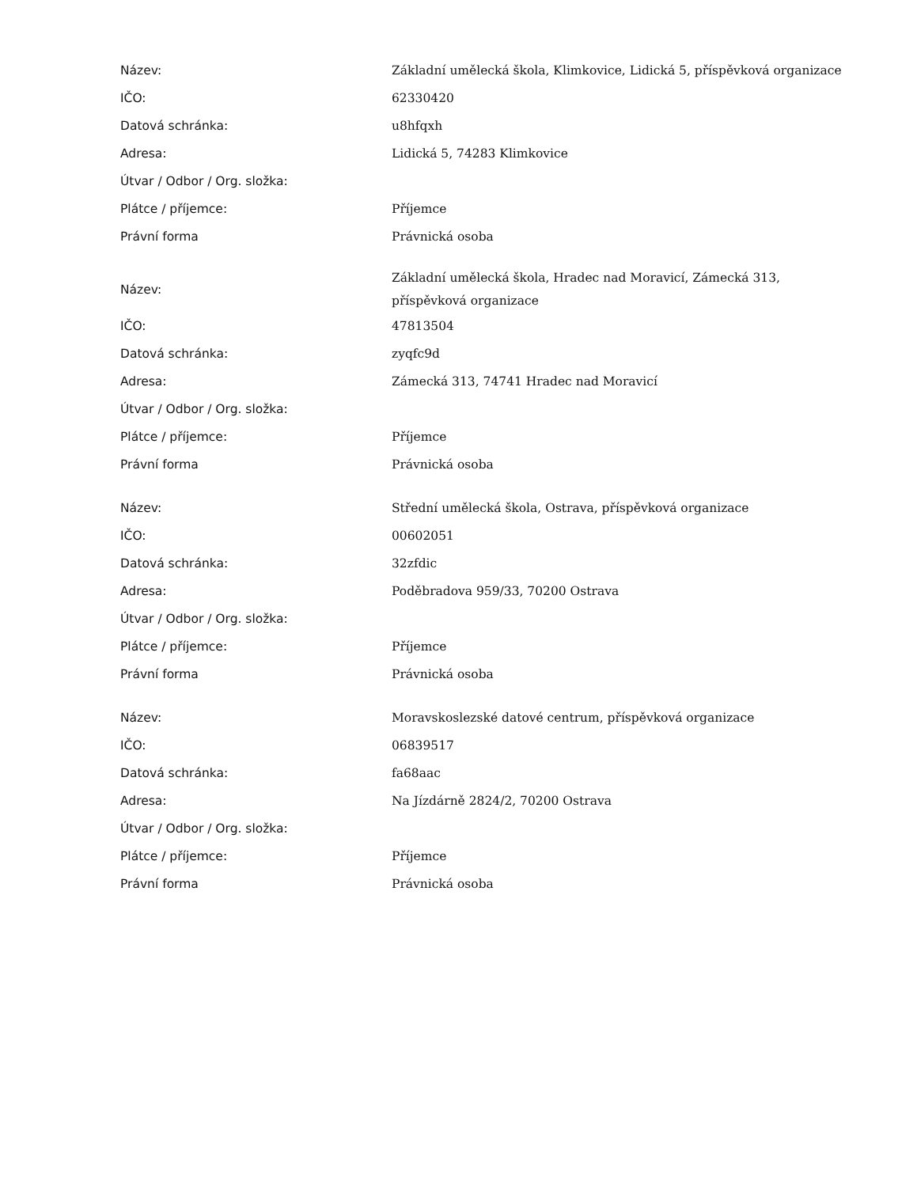| Název: | Základní umělecká škola, Klimkovice, Lidická 5, příspěvková organizace |
| IČO: | 62330420 |
| Datová schránka: | u8hfqxh |
| Adresa: | Lidická 5, 74283 Klimkovice |
| Útvar / Odbor / Org. složka: | |
| Plátce / příjemce: | Příjemce |
| Právní forma | Právnická osoba |
| Název: | Základní umělecká škola, Hradec nad Moravicí, Zámecká 313, příspěvková organizace |
| IČO: | 47813504 |
| Datová schránka: | zyqfc9d |
| Adresa: | Zámecká 313, 74741 Hradec nad Moravicí |
| Útvar / Odbor / Org. složka: | |
| Plátce / příjemce: | Příjemce |
| Právní forma | Právnická osoba |
| Název: | Střední umělecká škola, Ostrava, příspěvková organizace |
| IČO: | 00602051 |
| Datová schránka: | 32zfdic |
| Adresa: | Poděbradova 959/33, 70200 Ostrava |
| Útvar / Odbor / Org. složka: | |
| Plátce / příjemce: | Příjemce |
| Právní forma | Právnická osoba |
| Název: | Moravskoslezské datové centrum, příspěvková organizace |
| IČO: | 06839517 |
| Datová schránka: | fa68aac |
| Adresa: | Na Jízdárně 2824/2, 70200 Ostrava |
| Útvar / Odbor / Org. složka: | |
| Plátce / příjemce: | Příjemce |
| Právní forma | Právnická osoba |